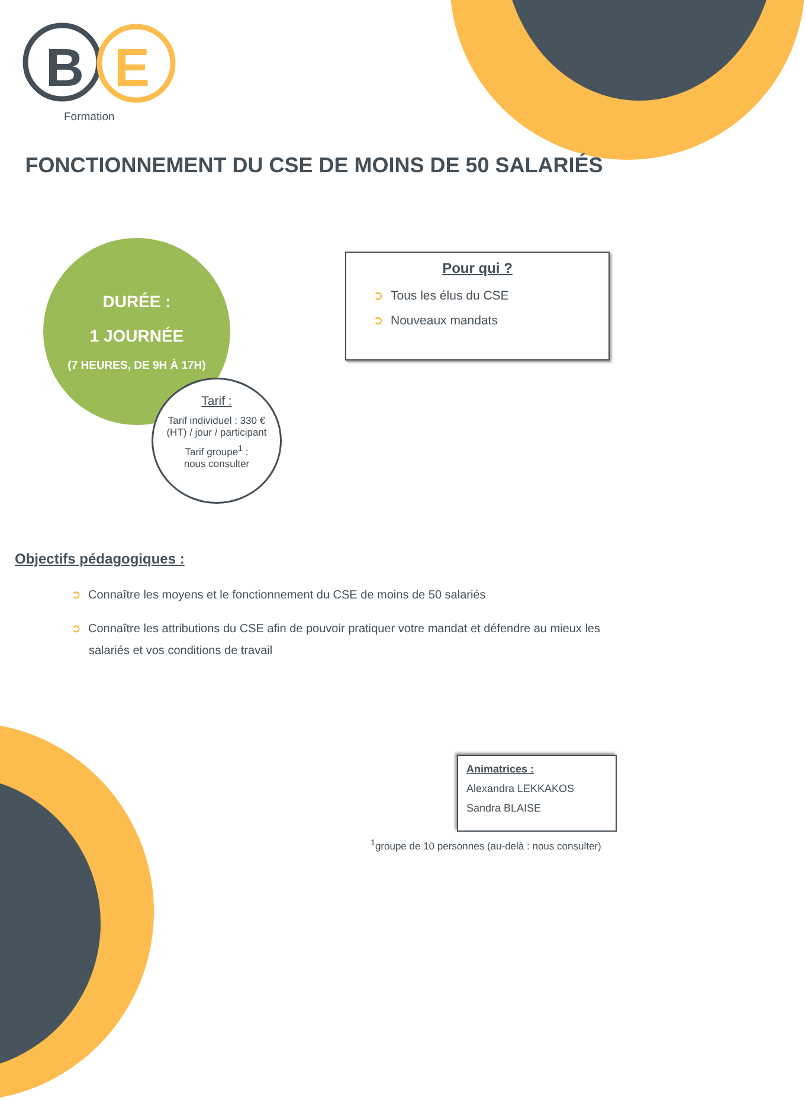B
E
Formation
FONCTIONNEMENT DU CSE DE MOINS DE 50 SALARIÉS
DURÉE :
1 JOURNÉE
(7 HEURES, DE 9H À 17H)
Tarif :
Tarif individuel : 330 € (HT) / jour / participant
Tarif groupe<sup>1</sup> :
nous consulter
Pour qui ?
➲ Tous les élus du CSE
➲ Nouveaux mandats
Objectifs pédagogiques :
➲ Connaître les moyens et le fonctionnement du CSE de moins de 50 salariés
➲ Connaître les attributions du CSE afin de pouvoir pratiquer votre mandat et défendre au mieux les salariés et vos conditions de travail
Animatrices :
Alexandra LEKKAKOS
Sandra BLAISE
<sup>1</sup> groupe de 10 personnes (au-delà : nous consulter)